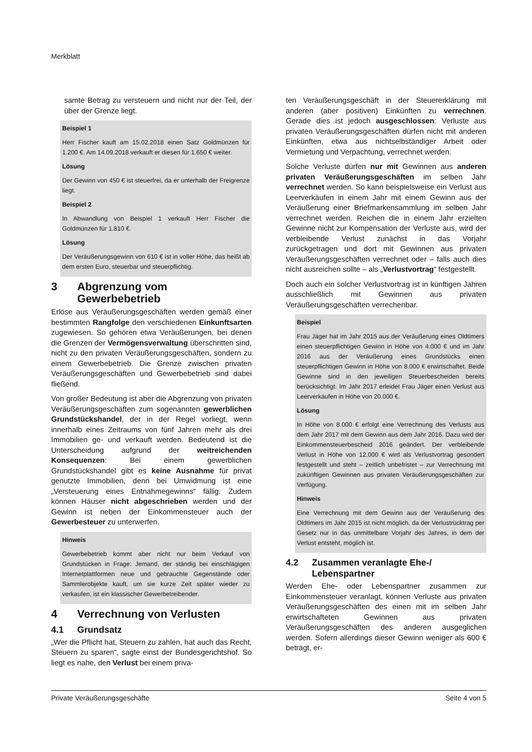Merkblatt
samte Betrag zu versteuern und nicht nur der Teil, der über der Grenze liegt.
Beispiel 1
Herr Fischer kauft am 15.02.2018 einen Satz Goldmünzen für 1.200 €. Am 14.09.2018 verkauft er diesen für 1.650 € weiter.
Lösung
Der Gewinn von 450 € ist steuerfrei, da er unterhalb der Freigrenze liegt.
Beispiel 2
In Abwandlung von Beispiel 1 verkauft Herr Fischer die Goldmünzen für 1.810 €.
Lösung
Der Veräußerungsgewinn von 610 € ist in voller Höhe, das heißt ab dem ersten Euro, steuerbar und steuerpflichtig.
3 Abgrenzung vom Gewerbebetrieb
Erlöse aus Veräußerungsgeschäften werden gemäß einer bestimmten Rangfolge den verschiedenen Einkunftsarten zugewiesen. So gehören etwa Veräußerungen, bei denen die Grenzen der Vermögensverwaltung überschritten sind, nicht zu den privaten Veräußerungsgeschäften, sondern zu einem Gewerbebetrieb. Die Grenze zwischen privaten Veräußerungsgeschäften und Gewerbebetrieb sind dabei fließend.
Von großer Bedeutung ist aber die Abgrenzung von privaten Veräußerungsgeschäften zum sogenannten gewerblichen Grundstückshandel, der in der Regel vorliegt, wenn innerhalb eines Zeitraums von fünf Jahren mehr als drei Immobilien ge- und verkauft werden. Bedeutend ist die Unterscheidung aufgrund der weitreichenden Konsequenzen: Bei einem gewerblichen Grundstückshandel gibt es keine Ausnahme für privat genutzte Immobilien, denn bei Umwidmung ist eine „Versteuerung eines Entnahmegewinns“ fällig. Zudem können Häuser nicht abgeschrieben werden und der Gewinn ist neben der Einkommensteuer auch der Gewerbesteuer zu unterwerfen.
Hinweis
Gewerbebetrieb kommt aber nicht nur beim Verkauf von Grundstücken in Frage: Jemand, der ständig bei einschlägigen Internetplattformen neue und gebrauchte Gegenstände oder Sammlerobjekte kauft, um sie kurze Zeit später wieder zu verkaufen, ist ein klassischer Gewerbetreibender.
4 Verrechnung von Verlusten
4.1 Grundsatz
„Wer die Pflicht hat, Steuern zu zahlen, hat auch das Recht, Steuern zu sparen“, sagte einst der Bundesgerichtshof. So liegt es nahe, den Verlust bei einem priva-
ten Veräußerungsgeschäft in der Steuererklärung mit anderen (aber positiven) Einkünften zu verrechnen. Gerade dies ist jedoch ausgeschlossen: Verluste aus privaten Veräußerungsgeschäften dürfen nicht mit anderen Einkünften, etwa aus nichtselbständiger Arbeit oder Vermietung und Verpachtung, verrechnet werden.
Solche Verluste dürfen nur mit Gewinnen aus anderen privaten Veräußerungsgeschäften im selben Jahr verrechnet werden. So kann beispielsweise ein Verlust aus Leerverkäufen in einem Jahr mit einem Gewinn aus der Veräußerung einer Briefmarkensammlung im selben Jahr verrechnet werden. Reichen die in einem Jahr erzielten Gewinne nicht zur Kompensation der Verluste aus, wird der verbleibende Verlust zunächst in das Vorjahr zurückgetragen und dort mit Gewinnen aus privaten Veräußerungsgeschäften verrechnet oder – falls auch dies nicht ausreichen sollte – als „Verlustvortrag“ festgestellt.
Doch auch ein solcher Verlustvortrag ist in künftigen Jahren ausschließlich mit Gewinnen aus privaten Veräußerungsgeschäften verrechenbar.
Beispiel
Frau Jäger hat im Jahr 2015 aus der Veräußerung eines Oldtimers einen steuerpflichtigen Gewinn in Höhe von 4.000 € und im Jahr 2016 aus der Veräußerung eines Grundstücks einen steuerpflichtigen Gewinn in Höhe von 8.000 € erwirtschaftet. Beide Gewinne sind in den jeweiligen Steuerbescheiden bereits berücksichtigt. Im Jahr 2017 erleidet Frau Jäger einen Verlust aus Leerverkäufen in Höhe von 20.000 €.
Lösung
In Höhe von 8.000 € erfolgt eine Verrechnung des Verlusts aus dem Jahr 2017 mit dem Gewinn aus dem Jahr 2016. Dazu wird der Einkommensteuerbescheid 2016 geändert. Der verbleibende Verlust in Höhe von 12.000 € wird als Verlustvortrag gesondert festgestellt und steht – zeitlich unbefristet – zur Verrechnung mit zukünftigen Gewinnen aus privaten Veräußerungsgeschäften zur Verfügung.
Hinweis
Eine Verrechnung mit dem Gewinn aus der Veräußerung des Oldtimers im Jahr 2015 ist nicht möglich, da der Verlustrücktrag per Gesetz nur in das unmittelbare Vorjahr des Jahres, in dem der Verlust entsteht, möglich ist.
4.2 Zusammen veranlagte Ehe-/ Lebenspartner
Werden Ehe- oder Lebenspartner zusammen zur Einkommensteuer veranlagt, können Verluste aus privaten Veräußerungsgeschäften des einen mit im selben Jahr erwirtschafteten Gewinnen aus privaten Veräußerungsgeschäften des anderen ausgeglichen werden. Sofern allerdings dieser Gewinn weniger als 600 € beträgt, er-
Private Veräußerungsgeschäfte Seite 4 von 5